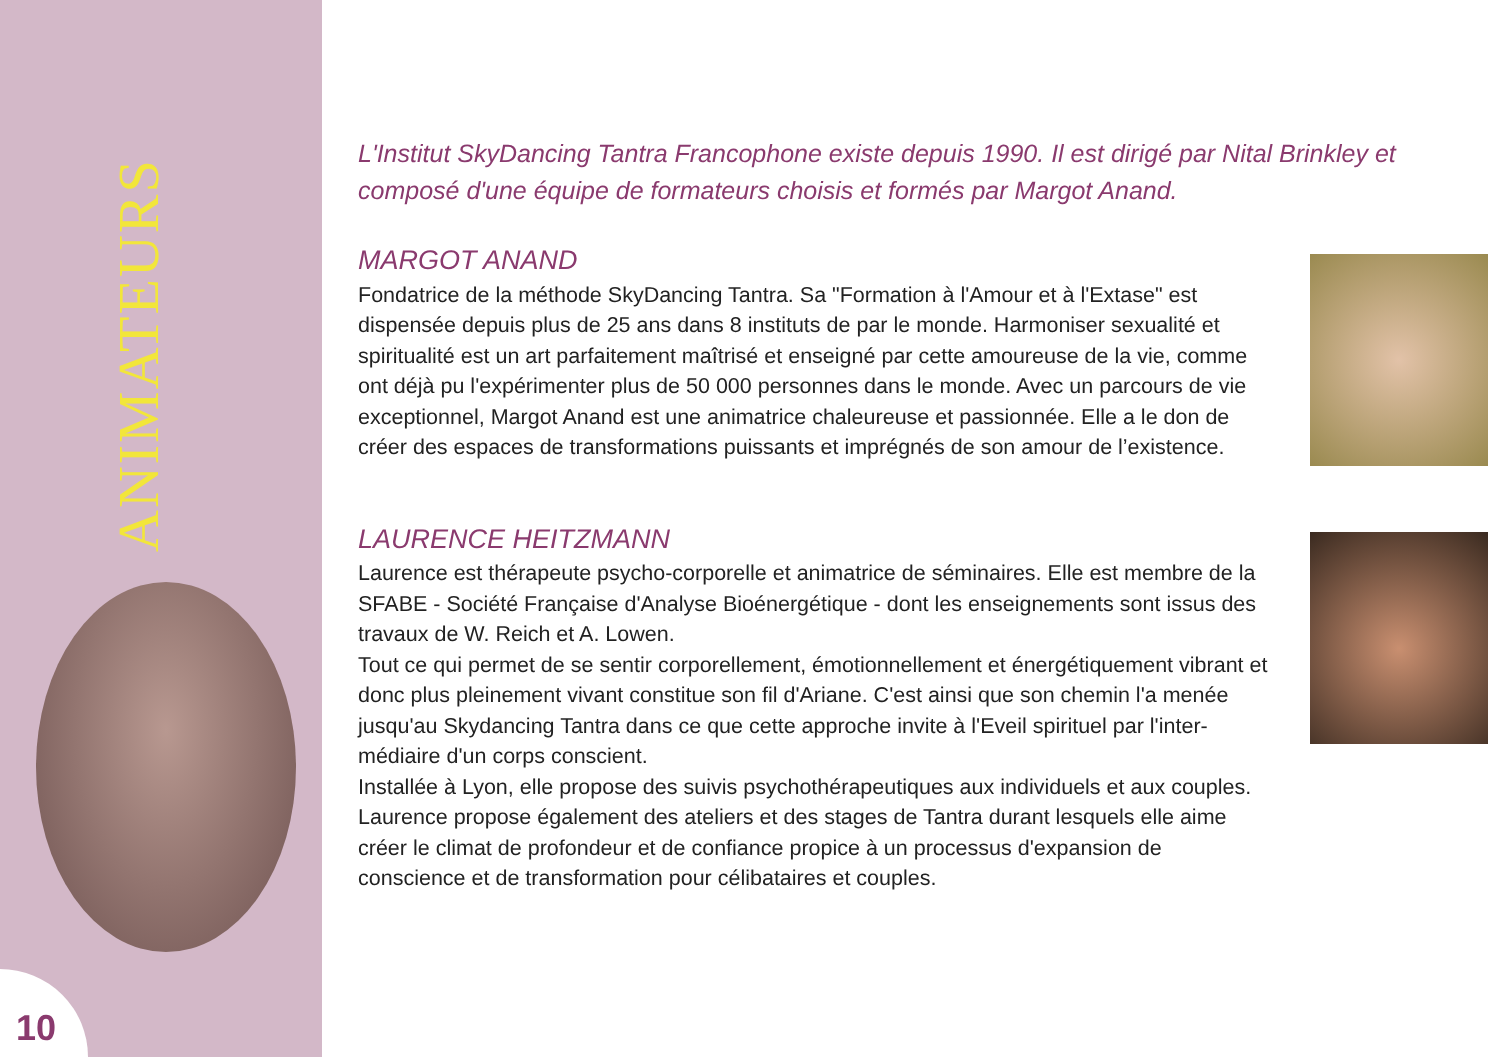ANIMATEURS
10
L'Institut SkyDancing Tantra Francophone existe depuis 1990. Il est dirigé par Nital Brinkley et composé d'une équipe de formateurs choisis et formés par Margot Anand.
MARGOT ANAND
Fondatrice de la méthode SkyDancing Tantra. Sa "Formation à l'Amour et à l'Extase" est dispensée depuis plus de 25 ans dans 8 instituts de par le monde. Harmoniser sexualité et spiritualité est un art parfaitement maîtrisé et enseigné par cette amoureuse de la vie, comme ont déjà pu l'expérimenter plus de 50 000 personnes dans le monde. Avec un parcours de vie exceptionnel, Margot Anand est une animatrice chaleureuse et passionnée. Elle a le don de créer des espaces de transformations puissants et imprégnés de son amour de l’existence.
LAURENCE HEITZMANN
Laurence est thérapeute psycho-corporelle et animatrice de séminaires. Elle est membre de la SFABE - Société Française d'Analyse Bioénergétique - dont les enseignements sont issus des travaux de W. Reich et A. Lowen.
Tout ce qui permet de se sentir corporellement, émotionnellement et énergétiquement vibrant et donc plus pleinement vivant constitue son fil d'Ariane. C'est ainsi que son chemin l'a menée jusqu'au Skydancing Tantra dans ce que cette approche invite à l'Eveil spirituel par l'inter-médiaire d'un corps conscient.
Installée à Lyon, elle propose des suivis psychothérapeutiques aux individuels et aux couples. Laurence propose également des ateliers et des stages de Tantra durant lesquels elle aime créer le climat de profondeur et de confiance propice à un processus d'expansion de conscience et de transformation pour célibataires et couples.